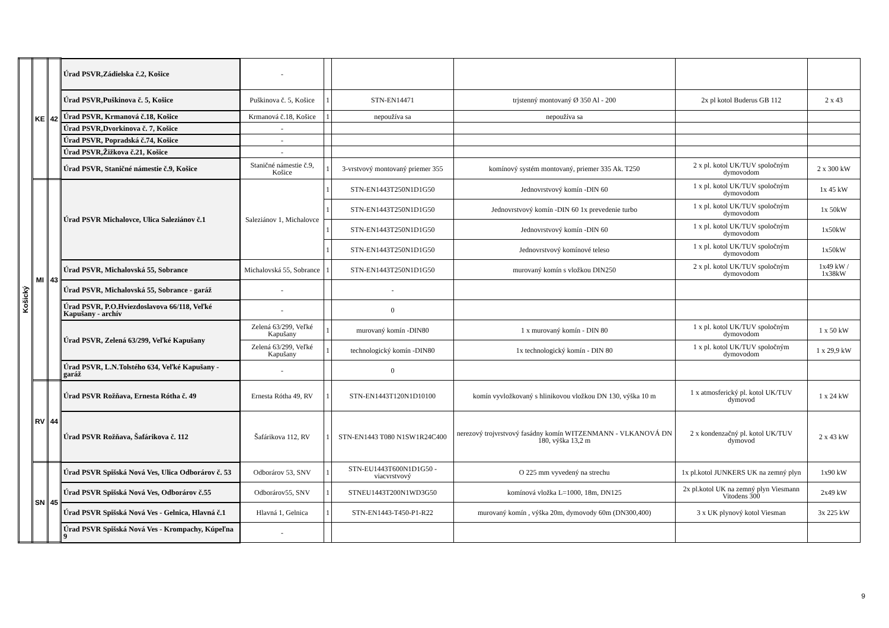| Košický | KE | 42 | Úrad PSVR,Zádielska č.2, Košice | - | | | | | |
| | | | Úrad PSVR,Puškinova č. 5, Košice | Puškinova č. 5, Košice | 1 | STN-EN14471 | trjstenný montovaný Ø 350 Al - 200 | 2x pl kotol Buderus GB 112 | 2 x 43 |
| | | | Úrad PSVR, Krmanová č.18, Košice | Krmanová č.18, Košice | 1 | nepoužíva sa | nepoužíva sa | | |
| | | | Úrad PSVR,Dvorkinova č. 7, Košice | - | | | | | |
| | | | Úrad PSVR, Popradská č.74, Košice | - | | | | | |
| | | | Úrad PSVR,Žižkova č.21, Košice | - | | | | | |
| | | | Úrad PSVR, Staničné námestie č.9, Košice | Staničné námestie č.9, Košice | 1 | 3-vrstvový montovaný priemer 355 | komínový systém montovaný, priemer 335 Ak. T250 | 2 x pl. kotol UK/TUV spoločným dymovodom | 2 x 300 kW |
| | MI | 43 | Úrad PSVR Michalovce, Ulica Saleziánov č.1 | Saleziánov 1, Michalovce | 1 | STN-EN1443T250N1D1G50 | Jednovrstvový komín -DIN 60 | 1 x pl. kotol UK/TUV spoločným dymovodom | 1x 45 kW |
| | | | | | 1 | STN-EN1443T250N1D1G50 | Jednovrstvový komín -DIN 60 1x prevedenie turbo | 1 x pl. kotol UK/TUV spoločným dymovodom | 1x 50kW |
| | | | | | 1 | STN-EN1443T250N1D1G50 | Jednovrstvový komín -DIN 60 | 1 x pl. kotol UK/TUV spoločným dymovodom | 1x50kW |
| | | | | | 1 | STN-EN1443T250N1D1G50 | Jednovrstvový komínové teleso | 1 x pl. kotol UK/TUV spoločným dymovodom | 1x50kW |
| | | | Úrad PSVR, Michalovská 55, Sobrance | Michalovská 55, Sobrance | 1 | STN-EN1443T250N1D1G50 | murovaný komín s vložkou DIN250 | 2 x pl. kotol UK/TUV spoločným dymovodom | 1x49 kW / 1x38kW |
| | | | Úrad PSVR, Michalovská 55, Sobrance - garáž | - | | - | | | |
| | | | Úrad PSVR, P.O.Hviezdoslavova 66/118, Veľké Kapušany - archív | - | | 0 | | | |
| | | | Úrad PSVR, Zelená 63/299, Veľké Kapušany | Zelená 63/299, Veľké Kapušany | 1 | murovaný komín -DIN80 | 1 x murovaný komín - DIN 80 | 1 x pl. kotol UK/TUV spoločným dymovodom | 1 x 50 kW |
| | | | | Zelená 63/299, Veľké Kapušany | 1 | technologický komín -DIN80 | 1x technologický komín - DIN 80 | 1 x pl. kotol UK/TUV spoločným dymovodom | 1 x 29,9 kW |
| | | | Úrad PSVR, L.N.Tolstého 634, Veľké Kapušany - garáž | - | | 0 | | | |
| | RV | 44 | Úrad PSVR Rožňava, Ernesta Rótha č. 49 | Ernesta Rótha 49, RV | 1 | STN-EN1443T120N1D10100 | komín vyvložkovaný s hlinikovou vložkou DN 130, výška 10 m | 1 x atmosferický pl. kotol UK/TUV dymovod | 1 x 24 kW |
| | | | Úrad PSVR Rožňava, Šafárikova č. 112 | Šafárikova 112, RV | 1 | STN-EN1443 T080 N1SW1R24C400 | nerezový trojvrstvový fasádny komín WITZENMANN - VLKANOVÁ DN 180, výška 13,2 m | 2 x kondenzačný pl. kotol UK/TUV dymovod | 2 x 43 kW |
| | SN | 45 | Úrad PSVR Spišská Nová Ves, Ulica Odborárov č. 53 | Odborárov 53, SNV | 1 | STN-EU1443T600N1D1G50 - viacvrstvový | O 225 mm vyvedený na strechu | 1x pl.kotol JUNKERS UK na zemný plyn | 1x90 kW |
| | | | Úrad PSVR Spišská Nová Ves, Odborárov č.55 | Odborárov55, SNV | 1 | STNEU1443T200N1WD3G50 | komínová vložka L=1000, 18m, DN125 | 2x pl.kotol UK na zemný plyn Viesmann Vitodens 300 | 2x49 kW |
| | | | Úrad PSVR Spišská Nová Ves - Gelnica, Hlavná č.1 | Hlavná 1, Gelnica | 1 | STN-EN1443-T450-P1-R22 | murovaný komín , výška 20m, dymovody 60m (DN300,400) | 3 x UK plynový kotol Viesman | 3x 225 kW |
| | | | Úrad PSVR Spišská Nová Ves - Krompachy, Kúpeľna 9 | - | | | | | |
9